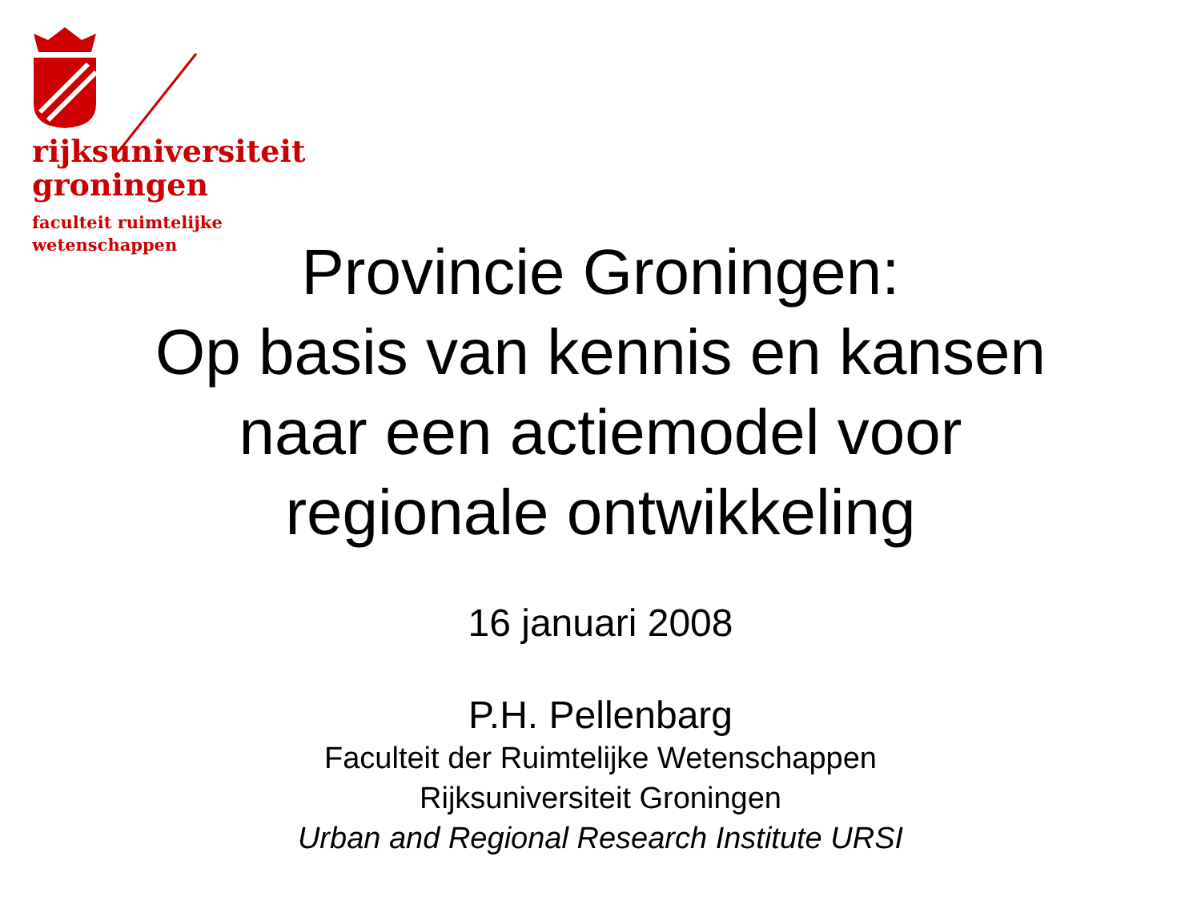rijksuniversiteit
groningen
faculteit ruimtelijke
wetenschappen
Provincie Groningen:
Op basis van kennis en kansen
naar een actiemodel voor
regionale ontwikkeling
16 januari 2008
P.H. Pellenbarg
Faculteit der Ruimtelijke Wetenschappen
Rijksuniversiteit Groningen
Urban and Regional Research Institute URSI